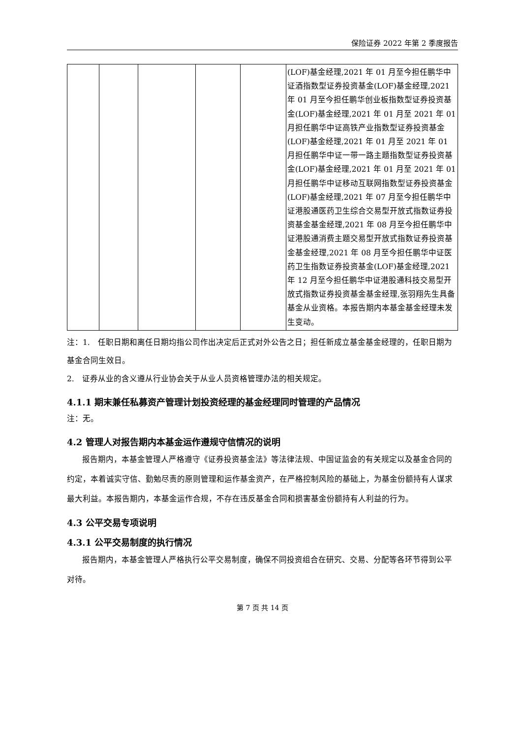保险证券 2022 年第 2 季度报告
| | | | | | (LOF)基金经理,2021 年 01 月至今担任鹏华中证酒指数型证券投资基金(LOF)基金经理,2021 年 01 月至今担任鹏华创业板指数型证券投资基金(LOF)基金经理,2021 年 01 月至 2021 年 01 月担任鹏华中证高铁产业指数型证券投资基金(LOF)基金经理,2021 年 01 月至 2021 年 01 月担任鹏华中证一带一路主题指数型证券投资基金(LOF)基金经理,2021 年 01 月至 2021 年 01 月担任鹏华中证移动互联网指数型证券投资基金(LOF)基金经理,2021 年 07 月至今担任鹏华中证港股通医药卫生综合交易型开放式指数证券投资基金基金经理,2021 年 08 月至今担任鹏华中证港股通消费主题交易型开放式指数证券投资基金基金经理,2021 年 08 月至今担任鹏华中证医药卫生指数证券投资基金(LOF)基金经理,2021 年 12 月至今担任鹏华中证港股通科技交易型开放式指数证券投资基金基金经理,张羽翔先生具备基金从业资格。本报告期内本基金基金经理未发生变动。 |
注：1.　任职日期和离任日期均指公司作出决定后正式对外公告之日；担任新成立基金基金经理的，任职日期为基金合同生效日。
2.　证券从业的含义遵从行业协会关于从业人员资格管理办法的相关规定。
4.1.1 期末兼任私募资产管理计划投资经理的基金经理同时管理的产品情况
注：无。
4.2 管理人对报告期内本基金运作遵规守信情况的说明
报告期内，本基金管理人严格遵守《证券投资基金法》等法律法规、中国证监会的有关规定以及基金合同的约定，本着诚实守信、勤勉尽责的原则管理和运作基金资产，在严格控制风险的基础上，为基金份额持有人谋求最大利益。本报告期内，本基金运作合规，不存在违反基金合同和损害基金份额持有人利益的行为。
4.3 公平交易专项说明
4.3.1 公平交易制度的执行情况
报告期内，本基金管理人严格执行公平交易制度，确保不同投资组合在研究、交易、分配等各环节得到公平对待。
第 7 页 共 14 页